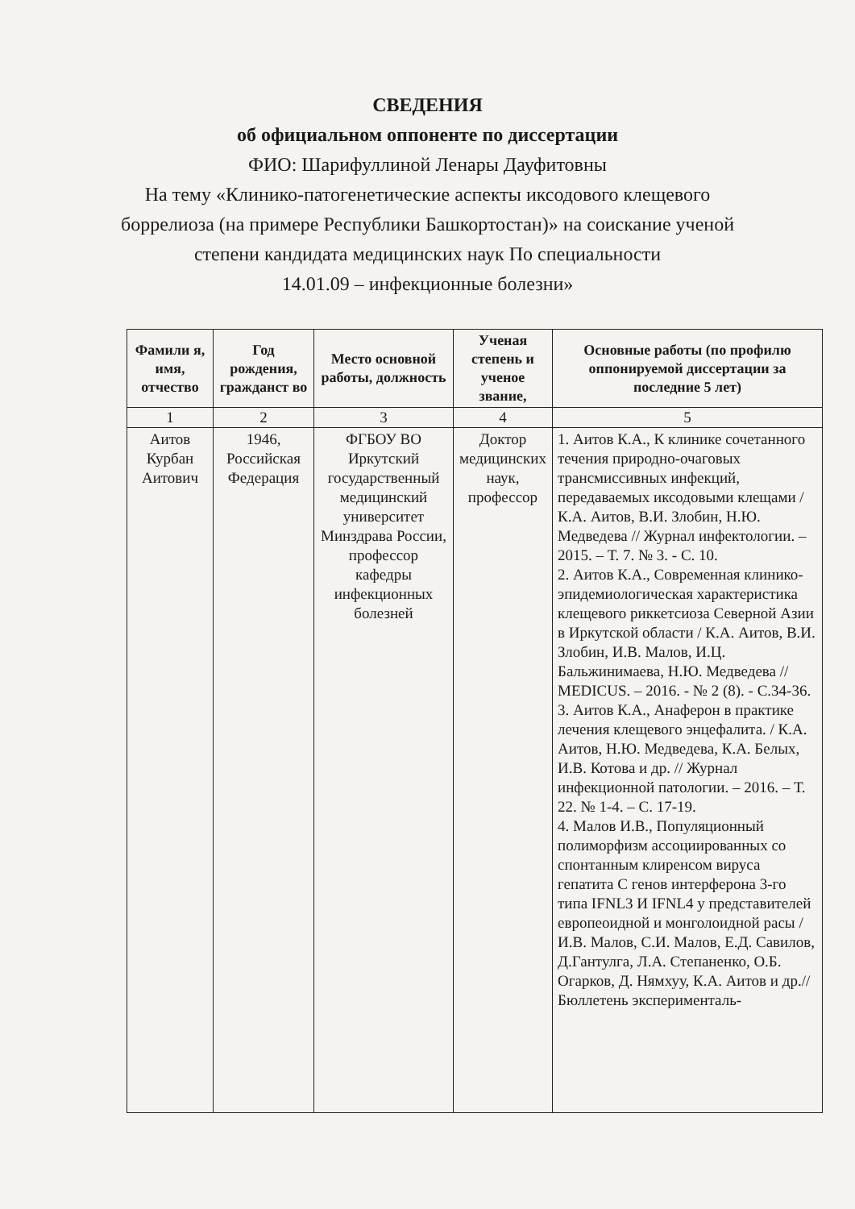СВЕДЕНИЯ
об официальном оппоненте по диссертации
ФИО: Шарифуллиной Ленары Дауфитовны
На тему «Клинико-патогенетические аспекты иксодового клещевого
боррелиоза (на примере Республики Башкортостан)» на соискание ученой
степени кандидата медицинских наук По специальности
14.01.09 – инфекционные болезни»
| Фамили я, имя, отчество | Год рождения, гражданст во | Место основной работы, должность | Ученая степень и ученое звание, | Основные работы (по профилю оппонируемой диссертации за последние 5 лет) |
| --- | --- | --- | --- | --- |
| 1 | 2 | 3 | 4 | 5 |
| Аитов Курбан Аитович | 1946, Российская Федерация | ФГБОУ ВО Иркутский государственный медицинский университет Минздрава России, профессор кафедры инфекционных болезней | Доктор медицинских наук, профессор | 1. Аитов К.А., К клинике сочетанного течения природно-очаговых трансмиссивных инфекций, передаваемых иксодовыми клещами / К.А. Аитов, В.И. Злобин, Н.Ю. Медведева // Журнал инфектологии. – 2015. – Т. 7. № 3. - С. 10. 2. Аитов К.А., Современная клинико-эпидемиологическая характеристика клещевого риккетсиоза Северной Азии в Иркутской области / К.А. Аитов, В.И. Злобин, И.В. Малов, И.Ц. Бальжинимаева, Н.Ю. Медведева // MEDICUS. – 2016. - № 2 (8). - С.34-36. 3. Аитов К.А., Анаферон в практике лечения клещевого энцефалита. / К.А. Аитов, Н.Ю. Медведева, К.А. Белых, И.В. Котова и др. // Журнал инфекционной патологии. – 2016. – Т. 22. № 1-4. – С. 17-19. 4. Малов И.В., Популяционный полиморфизм ассоциированных со спонтанным клиренсом вируса гепатита С генов интерферона 3-го типа IFNL3 И IFNL4 у представителей европеоидной и монголоидной расы / И.В. Малов, С.И. Малов, Е.Д. Савилов, Д.Гантулга, Л.А. Степаненко, О.Б. Огарков, Д. Нямхуу, К.А. Аитов и др.// Бюллетень эксперименталь- |